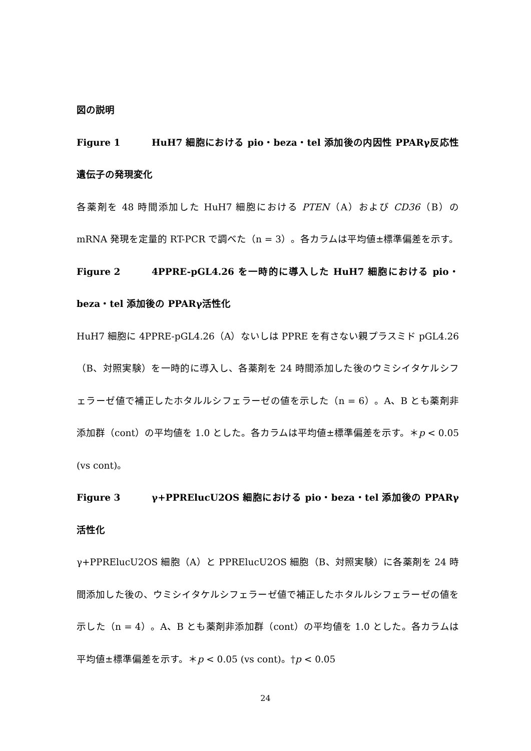図の説明
Figure 1 HuH7 細胞における pio・beza・tel 添加後の内因性 PPARγ反応性遺伝子の発現変化
各薬剤を 48 時間添加した HuH7 細胞における PTEN（A）および CD36（B）の mRNA 発現を定量的 RT-PCR で調べた（n = 3）。各カラムは平均値±標準偏差を示す。
Figure 2 4PPRE-pGL4.26 を一時的に導入した HuH7 細胞における pio・beza・tel 添加後の PPARγ活性化
HuH7 細胞に 4PPRE-pGL4.26（A）ないしは PPRE を有さない親プラスミド pGL4.26（B、対照実験）を一時的に導入し、各薬剤を 24 時間添加した後のウミシイタケルシフェラーゼ値で補正したホタルルシフェラーゼの値を示した（n = 6）。A、B とも薬剤非添加群（cont）の平均値を 1.0 とした。各カラムは平均値±標準偏差を示す。＊p < 0.05 (vs cont)。
Figure 3 γ+PPRElucU2OS 細胞における pio・beza・tel 添加後の PPARγ活性化
γ+PPRElucU2OS 細胞（A）と PPRElucU2OS 細胞（B、対照実験）に各薬剤を 24 時間添加した後の、ウミシイタケルシフェラーゼ値で補正したホタルルシフェラーゼの値を示した（n = 4）。A、B とも薬剤非添加群（cont）の平均値を 1.0 とした。各カラムは平均値±標準偏差を示す。＊p < 0.05 (vs cont)。†p < 0.05
24